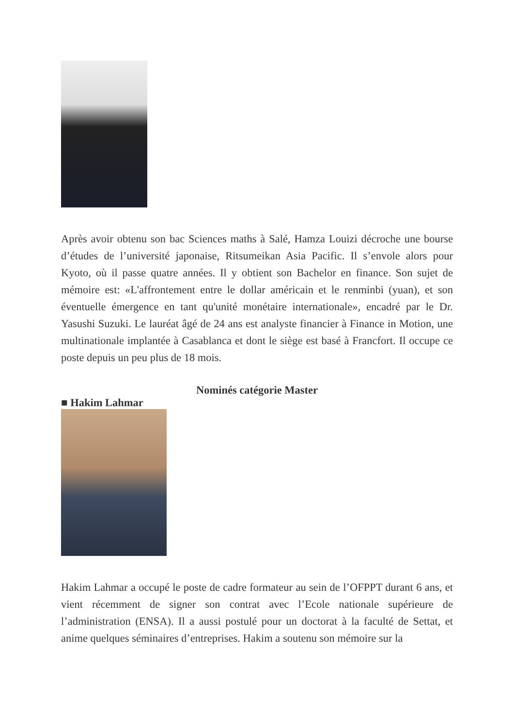Après avoir obtenu son bac Sciences maths à Salé, Hamza Louizi décroche une bourse d’études de l’université japonaise, Ritsumeikan Asia Pacific. Il s’envole alors pour Kyoto, où il passe quatre années. Il y obtient son Bachelor en finance. Son sujet de mémoire est: «L'affrontement entre le dollar américain et le renminbi (yuan), et son éventuelle émergence en tant qu'unité monétaire internationale», encadré par le Dr. Yasushi Suzuki. Le lauréat âgé de 24 ans est analyste financier à Finance in Motion, une multinationale implantée à Casablanca et dont le siège est basé à Francfort. Il occupe ce poste depuis un peu plus de 18 mois.
Nominés catégorie Master
■ Hakim Lahmar
Hakim Lahmar a occupé le poste de cadre formateur au sein de l’OFPPT durant 6 ans, et vient récemment de signer son contrat avec l’Ecole nationale supérieure de l’administration (ENSA). Il a aussi postulé pour un doctorat à la faculté de Settat, et anime quelques séminaires d’entreprises. Hakim a soutenu son mémoire sur la